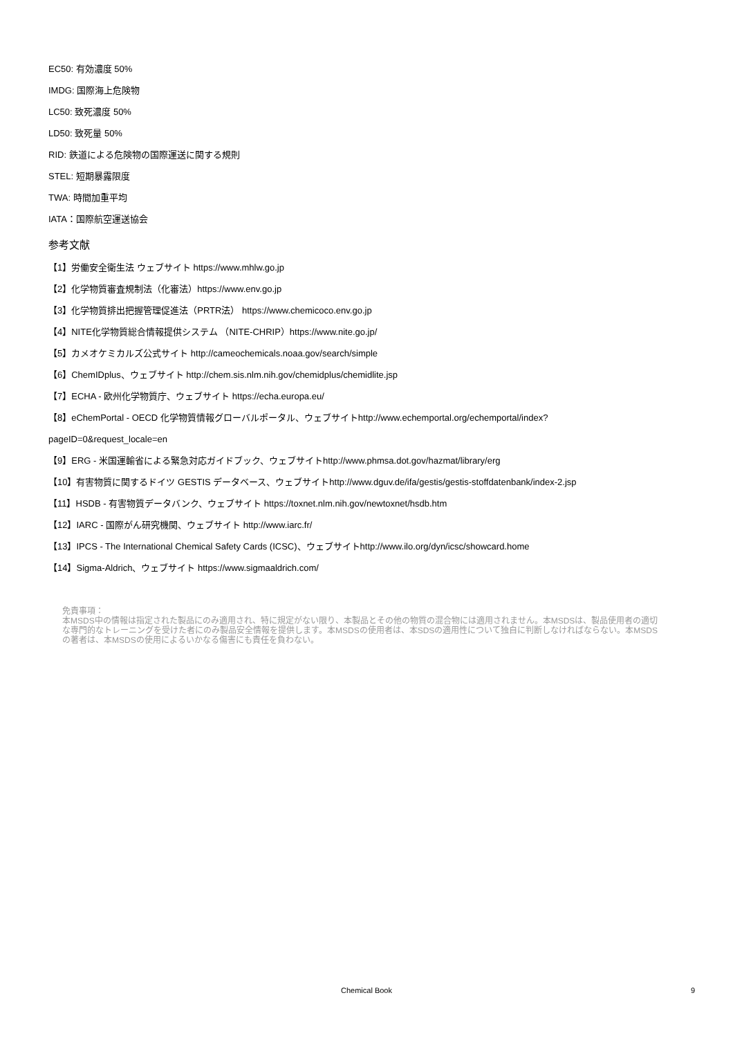EC50: 有効濃度 50%
IMDG: 国際海上危険物
LC50: 致死濃度 50%
LD50: 致死量 50%
RID: 鉄道による危険物の国際運送に関する規則
STEL: 短期暴露限度
TWA: 時間加重平均
IATA：国際航空運送協会
参考文献
【1】労働安全衛生法 ウェブサイト https://www.mhlw.go.jp
【2】化学物質審査規制法（化審法）https://www.env.go.jp
【3】化学物質排出把握管理促進法（PRTR法） https://www.chemicoco.env.go.jp
【4】NITE化学物質総合情報提供システム （NITE-CHRIP）https://www.nite.go.jp/
【5】カメオケミカルズ公式サイト http://cameochemicals.noaa.gov/search/simple
【6】ChemIDplus、ウェブサイト http://chem.sis.nlm.nih.gov/chemidplus/chemidlite.jsp
【7】ECHA - 欧州化学物質庁、ウェブサイト https://echa.europa.eu/
【8】eChemPortal - OECD 化学物質情報グローバルポータル、ウェブサイトhttp://www.echemportal.org/echemportal/index?
pageID=0&request_locale=en
【9】ERG - 米国運輸省による緊急対応ガイドブック、ウェブサイトhttp://www.phmsa.dot.gov/hazmat/library/erg
【10】有害物質に関するドイツ GESTIS データベース、ウェブサイトhttp://www.dguv.de/ifa/gestis/gestis-stoffdatenbank/index-2.jsp
【11】HSDB - 有害物質データバンク、ウェブサイト https://toxnet.nlm.nih.gov/newtoxnet/hsdb.htm
【12】IARC - 国際がん研究機関、ウェブサイト http://www.iarc.fr/
【13】IPCS - The International Chemical Safety Cards (ICSC)、ウェブサイトhttp://www.ilo.org/dyn/icsc/showcard.home
【14】Sigma-Aldrich、ウェブサイト https://www.sigmaaldrich.com/
免責事項：
本MSDS中の情報は指定された製品にのみ適用され、特に規定がない限り、本製品とその他の物質の混合物には適用されません。本MSDSは、製品使用者の適切な専門的なトレーニングを受けた者にのみ製品安全情報を提供します。本MSDSの使用者は、本SDSの適用性について独自に判断しなければならない。本MSDSの著者は、本MSDSの使用によるいかなる傷害にも責任を負わない。
Chemical Book
9